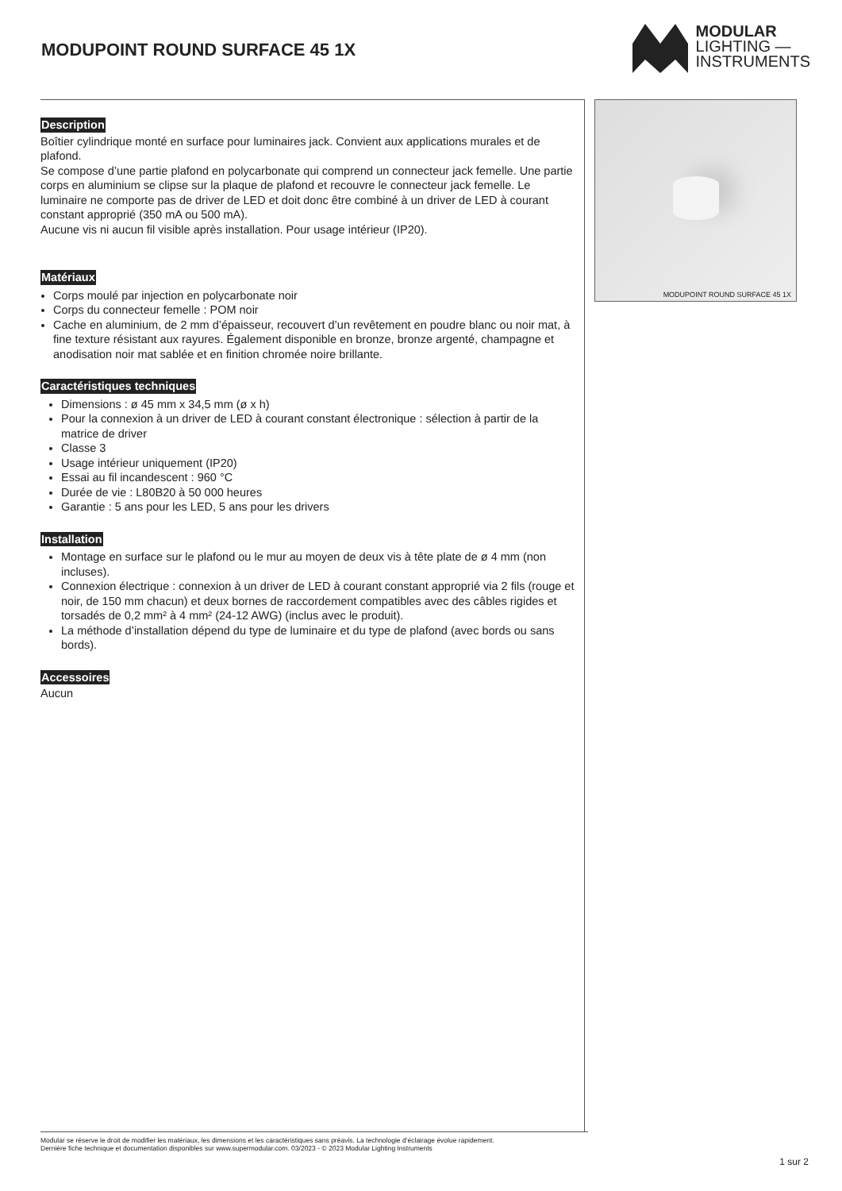MODUPOINT ROUND SURFACE 45 1X
MODULAR
LIGHTING —
INSTRUMENTS
Description
Boîtier cylindrique monté en surface pour luminaires jack. Convient aux applications murales et de plafond.
Se compose d’une partie plafond en polycarbonate qui comprend un connecteur jack femelle. Une partie corps en aluminium se clipse sur la plaque de plafond et recouvre le connecteur jack femelle. Le luminaire ne comporte pas de driver de LED et doit donc être combiné à un driver de LED à courant constant approprié (350 mA ou 500 mA).
Aucune vis ni aucun fil visible après installation. Pour usage intérieur (IP20).
Matériaux
Corps moulé par injection en polycarbonate noir
Corps du connecteur femelle : POM noir
Cache en aluminium, de 2 mm d’épaisseur, recouvert d’un revêtement en poudre blanc ou noir mat, à fine texture résistant aux rayures. Également disponible en bronze, bronze argenté, champagne et anodisation noir mat sablée et en finition chromée noire brillante.
Caractéristiques techniques
Dimensions : ø 45 mm x 34,5 mm (ø x h)
Pour la connexion à un driver de LED à courant constant électronique : sélection à partir de la matrice de driver
Classe 3
Usage intérieur uniquement (IP20)
Essai au fil incandescent : 960 °C
Durée de vie : L80B20 à 50 000 heures
Garantie : 5 ans pour les LED, 5 ans pour les drivers
Installation
Montage en surface sur le plafond ou le mur au moyen de deux vis à tête plate de ø 4 mm (non incluses).
Connexion électrique : connexion à un driver de LED à courant constant approprié via 2 fils (rouge et noir, de 150 mm chacun) et deux bornes de raccordement compatibles avec des câbles rigides et torsadés de 0,2 mm² à 4 mm² (24-12 AWG) (inclus avec le produit).
La méthode d’installation dépend du type de luminaire et du type de plafond (avec bords ou sans bords).
Accessoires
Aucun
MODUPOINT ROUND SURFACE 45 1X
Modular se réserve le droit de modifier les matériaux, les dimensions et les caractéristiques sans préavis. La technologie d’éclairage évolue rapidement.
Dernière fiche technique et documentation disponibles sur www.supermodular.com. 03/2023 - © 2023 Modular Lighting Instruments
1 sur 2